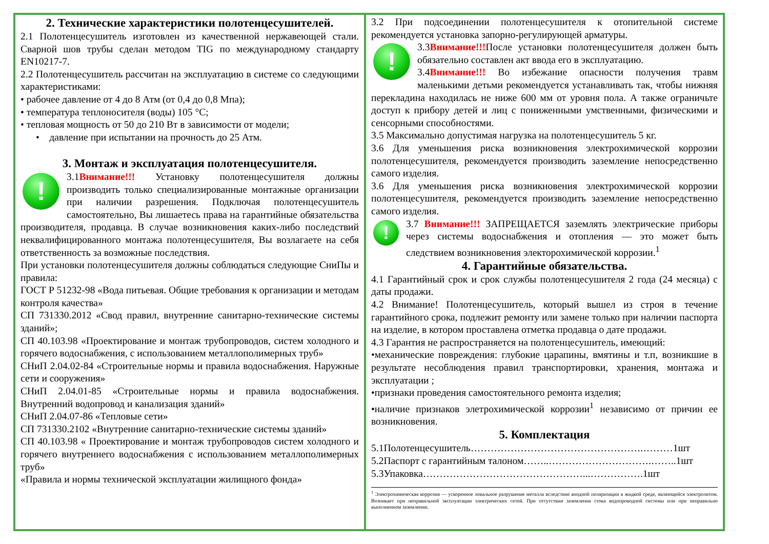2. Технические характеристики полотенцесушителей.
2.1 Полотенцесушитель изготовлен из качественной нержавеющей стали. Сварной шов трубы сделан методом TIG по международному стандарту EN10217-7.
2.2 Полотенцесушитель рассчитан на эксплуатацию в системе со следующими характеристиками:
• рабочее давление от 4 до 8 Атм (от 0,4 до 0,8 Мпа);
• температура теплоносителя (воды) 105 °C;
• тепловая мощность от 50 до 210 Вт в зависимости от модели;
• давление при испытании на прочность до 25 Атм.
3. Монтаж и эксплуатация полотенцесушителя.
! 3.1Внимание!!! Установку полотенцесушителя должны производить только специализированные монтажные организации при наличии разрешения. Подключая полотенцесушитель самостоятельно, Вы лишаетесь права на гарантийные обязательства производителя, продавца. В случае возникновения каких-либо последствий неквалифицированного монтажа полотенцесушителя, Вы возлагаете на себя ответственность за возможные последствия.
При установки полотенцесушителя должны соблюдаться следующие СниПы и правила:
ГОСТ Р 51232-98 «Вода питьевая. Общие требования к организации и методам контроля качества»
СП 731330.2012 «Свод правил, внутренние санитарно-технические системы зданий»;
СП 40.103.98 «Проектирование и монтаж трубопроводов, систем холодного и горячего водоснабжения, с использованием металлополимерных труб»
СНиП 2.04.02-84 «Строительные нормы и правила водоснабжения. Наружные сети и сооружения»
СНиП 2.04.01-85 «Строительные нормы и правила водоснабжения. Внутренний водопровод и канализация зданий»
СНиП 2.04.07-86 «Тепловые сети»
СП 731330.2102 «Внутренние санитарно-технические системы зданий»
СП 40.103.98 « Проектирование и монтаж трубопроводов систем холодного и горячего внутреннего водоснабжения с использованием металлополимерных труб»
«Правила и нормы технической эксплуатации жилищного фонда»
3.2 При подсоединении полотенцесушителя к отопительной системе рекомендуется установка запорно-регулирующей арматуры.
! 3.3Внимание!!!После установки полотенцесушителя должен быть обязательно составлен акт ввода его в эксплуатацию.
3.4Внимание!!! Во избежание опасности получения травм маленькими детьми рекомендуется устанавливать так, чтобы нижняя перекладина находилась не ниже 600 мм от уровня пола. А также ограничьте доступ к прибору детей и лиц с пониженными умственными, физическими и сенсорными способностями.
3.5 Максимально допустимая нагрузка на полотенцесушитель 5 кг.
3.6 Для уменьшения риска возникновения электрохимической коррозии полотенцесушителя, рекомендуется производить заземление непосредственно самого изделия.
3.6 Для уменьшения риска возникновения электрохимической коррозии полотенцесушителя, рекомендуется производить заземление непосредственно самого изделия.
! 3.7 Внимание!!! ЗАПРЕЩАЕТСЯ заземлять электрические приборы через системы водоснабжения и отопления — это может быть следствием возникновения электорохимической коррозии.<sup>1</sup>
4. Гарантийные обязательства.
4.1 Гарантийный срок и срок службы полотенцесушителя 2 года (24 месяца) с даты продажи.
4.2 Внимание! Полотенцесушитель, который вышел из строя в течение гарантийного срока, подлежит ремонту или замене только при наличии паспорта на изделие, в котором проставлена отметка продавца о дате продажи.
4.3 Гарантия не распространяется на полотенцесушитель, имеющий:
•механические повреждения: глубокие царапины, вмятины и т.п, возникшие в результате несоблюдения правил транспортировки, хранения, монтажа и эксплуатации ;
•признаки проведения самостоятельного ремонта изделия;
•наличие признаков элетрохимической коррозии<sup>1</sup> независимо от причин ее возникновения.
5. Комплектация
5.1Полотенцесушитель…………………………………………….………1шт
5.2Паспорт с гарантийным талоном……..………………………….……..1шт
5.3Упаковка…………………………………………...…………….1шт
<sup>1</sup> Электрохимическая коррозия — ускоренное локальное разрушение металла вследствие анодной поляризации в жидкой среде, являющейся электролитом. Возникает при неправильной эксплуатации электрических сетей. При отсутствии заземления стока водопроводной системы или при неправильно выполненном заземлении.